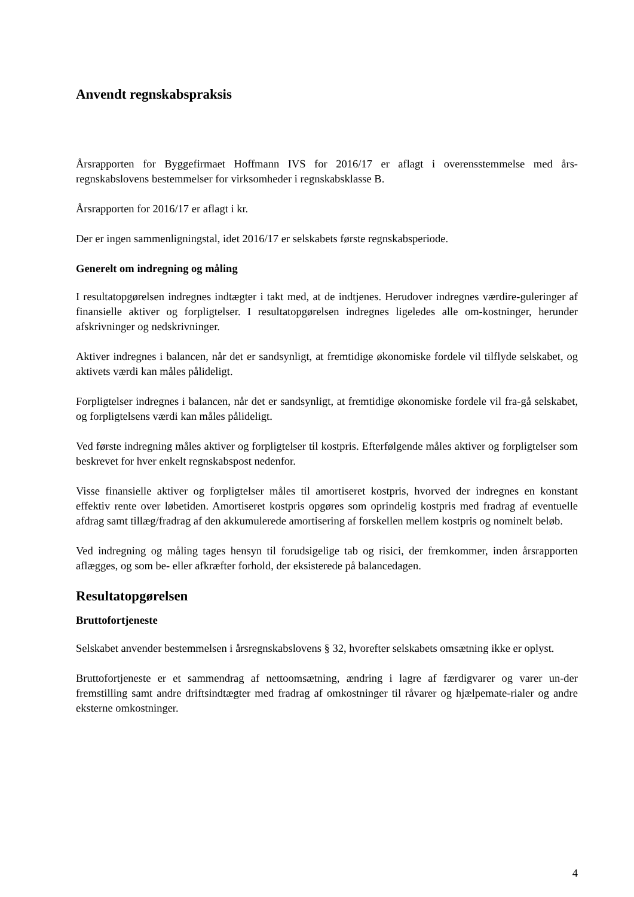Anvendt regnskabspraksis
Årsrapporten for Byggefirmaet Hoffmann IVS for 2016/17 er aflagt i overensstemmelse med års-regnskabslovens bestemmelser for virksomheder i regnskabsklasse B.
Årsrapporten for 2016/17 er aflagt i kr.
Der er ingen sammenligningstal, idet 2016/17 er selskabets første regnskabsperiode.
Generelt om indregning og måling
I resultatopgørelsen indregnes indtægter i takt med, at de indtjenes. Herudover indregnes værdire-guleringer af finansielle aktiver og forpligtelser. I resultatopgørelsen indregnes ligeledes alle om-kostninger, herunder afskrivninger og nedskrivninger.
Aktiver indregnes i balancen, når det er sandsynligt, at fremtidige økonomiske fordele vil tilflyde selskabet, og aktivets værdi kan måles pålideligt.
Forpligtelser indregnes i balancen, når det er sandsynligt, at fremtidige økonomiske fordele vil fra-gå selskabet, og forpligtelsens værdi kan måles pålideligt.
Ved første indregning måles aktiver og forpligtelser til kostpris. Efterfølgende måles aktiver og forpligtelser som beskrevet for hver enkelt regnskabspost nedenfor.
Visse finansielle aktiver og forpligtelser måles til amortiseret kostpris, hvorved der indregnes en konstant effektiv rente over løbetiden. Amortiseret kostpris opgøres som oprindelig kostpris med fradrag af eventuelle afdrag samt tillæg/fradrag af den akkumulerede amortisering af forskellen mellem kostpris og nominelt beløb.
Ved indregning og måling tages hensyn til forudsigelige tab og risici, der fremkommer, inden årsrapporten aflægges, og som be- eller afkræfter forhold, der eksisterede på balancedagen.
Resultatopgørelsen
Bruttofortjeneste
Selskabet anvender bestemmelsen i årsregnskabslovens § 32, hvorefter selskabets omsætning ikke er oplyst.
Bruttofortjeneste er et sammendrag af nettoomsætning, ændring i lagre af færdigvarer og varer un-der fremstilling samt andre driftsindtægter med fradrag af omkostninger til råvarer og hjælpemate-rialer og andre eksterne omkostninger.
4